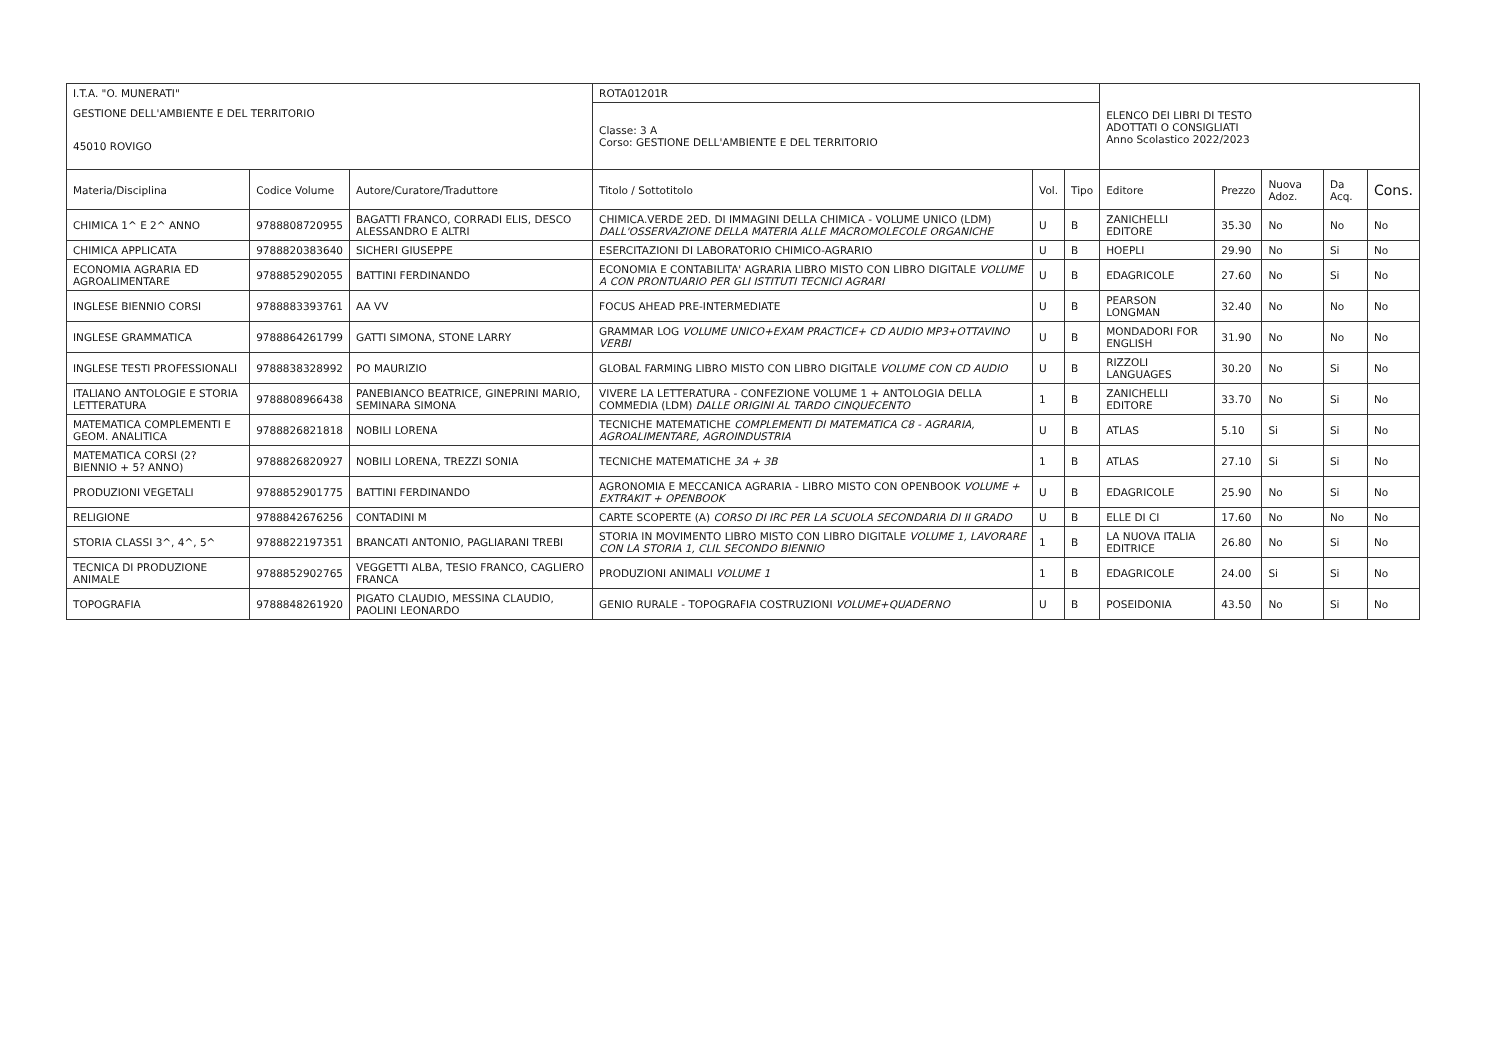| I.T.A. "O. MUNERATI" | | | ROTA01201R | | | ELENCO DEI LIBRI DI TESTO ADOTTATI O CONSIGLIATI Anno Scolastico 2022/2023 | | | | |
| GESTIONE DELL'AMBIENTE E DEL TERRITORIO | | | Classe: 3 A Corso: GESTIONE DELL'AMBIENTE E DEL TERRITORIO | | | | | | | |
| 45010 ROVIGO | | | | | | | | | | |
| Materia/Disciplina | Codice Volume | Autore/Curatore/Traduttore | Titolo / Sottotitolo | Vol. | Tipo | Editore | Prezzo | Nuova Adoz. | Da Acq. | Cons. |
| CHIMICA 1^ E 2^ ANNO | 9788808720955 | BAGATTI FRANCO, CORRADI ELIS, DESCO ALESSANDRO E ALTRI | CHIMICA.VERDE 2ED. DI IMMAGINI DELLA CHIMICA - VOLUME UNICO (LDM) DALL'OSSERVAZIONE DELLA MATERIA ALLE MACROMOLECOLE ORGANICHE | U | B | ZANICHELLI EDITORE | 35.30 | No | No | No |
| CHIMICA APPLICATA | 9788820383640 | SICHERI GIUSEPPE | ESERCITAZIONI DI LABORATORIO CHIMICO-AGRARIO | U | B | HOEPLI | 29.90 | No | Si | No |
| ECONOMIA AGRARIA ED AGROALIMENTARE | 9788852902055 | BATTINI FERDINANDO | ECONOMIA E CONTABILITA' AGRARIA LIBRO MISTO CON LIBRO DIGITALE VOLUME A CON PRONTUARIO PER GLI ISTITUTI TECNICI AGRARI | U | B | EDAGRICOLE | 27.60 | No | Si | No |
| INGLESE BIENNIO CORSI | 9788883393761 | AA VV | FOCUS AHEAD PRE-INTERMEDIATE | U | B | PEARSON LONGMAN | 32.40 | No | No | No |
| INGLESE GRAMMATICA | 9788864261799 | GATTI SIMONA, STONE LARRY | GRAMMAR LOG VOLUME UNICO+EXAM PRACTICE+ CD AUDIO MP3+OTTAVINO VERBI | U | B | MONDADORI FOR ENGLISH | 31.90 | No | No | No |
| INGLESE TESTI PROFESSIONALI | 9788838328992 | PO MAURIZIO | GLOBAL FARMING LIBRO MISTO CON LIBRO DIGITALE VOLUME CON CD AUDIO | U | B | RIZZOLI LANGUAGES | 30.20 | No | Si | No |
| ITALIANO ANTOLOGIE E STORIA LETTERATURA | 9788808966438 | PANEBIANCO BEATRICE, GINEPRINI MARIO, SEMINARA SIMONA | VIVERE LA LETTERATURA - CONFEZIONE VOLUME 1 + ANTOLOGIA DELLA COMMEDIA (LDM) DALLE ORIGINI AL TARDO CINQUECENTO | 1 | B | ZANICHELLI EDITORE | 33.70 | No | Si | No |
| MATEMATICA COMPLEMENTI E GEOM. ANALITICA | 9788826821818 | NOBILI LORENA | TECNICHE MATEMATICHE COMPLEMENTI DI MATEMATICA C8 - AGRARIA, AGROALIMENTARE, AGROINDUSTRIA | U | B | ATLAS | 5.10 | Si | Si | No |
| MATEMATICA CORSI (2? BIENNIO + 5? ANNO) | 9788826820927 | NOBILI LORENA, TREZZI SONIA | TECNICHE MATEMATICHE 3A + 3B | 1 | B | ATLAS | 27.10 | Si | Si | No |
| PRODUZIONI VEGETALI | 9788852901775 | BATTINI FERDINANDO | AGRONOMIA E MECCANICA AGRARIA - LIBRO MISTO CON OPENBOOK VOLUME + EXTRAKIT + OPENBOOK | U | B | EDAGRICOLE | 25.90 | No | Si | No |
| RELIGIONE | 9788842676256 | CONTADINI M | CARTE SCOPERTE (A) CORSO DI IRC PER LA SCUOLA SECONDARIA DI II GRADO | U | B | ELLE DI CI | 17.60 | No | No | No |
| STORIA CLASSI 3^, 4^, 5^ | 9788822197351 | BRANCATI ANTONIO, PAGLIARANI TREBI | STORIA IN MOVIMENTO LIBRO MISTO CON LIBRO DIGITALE VOLUME 1, LAVORARE CON LA STORIA 1, CLIL SECONDO BIENNIO | 1 | B | LA NUOVA ITALIA EDITRICE | 26.80 | No | Si | No |
| TECNICA DI PRODUZIONE ANIMALE | 9788852902765 | VEGGETTI ALBA, TESIO FRANCO, CAGLIERO FRANCA | PRODUZIONI ANIMALI VOLUME 1 | 1 | B | EDAGRICOLE | 24.00 | Si | Si | No |
| TOPOGRAFIA | 9788848261920 | PIGATO CLAUDIO, MESSINA CLAUDIO, PAOLINI LEONARDO | GENIO RURALE - TOPOGRAFIA COSTRUZIONI VOLUME+QUADERNO | U | B | POSEIDONIA | 43.50 | No | Si | No |